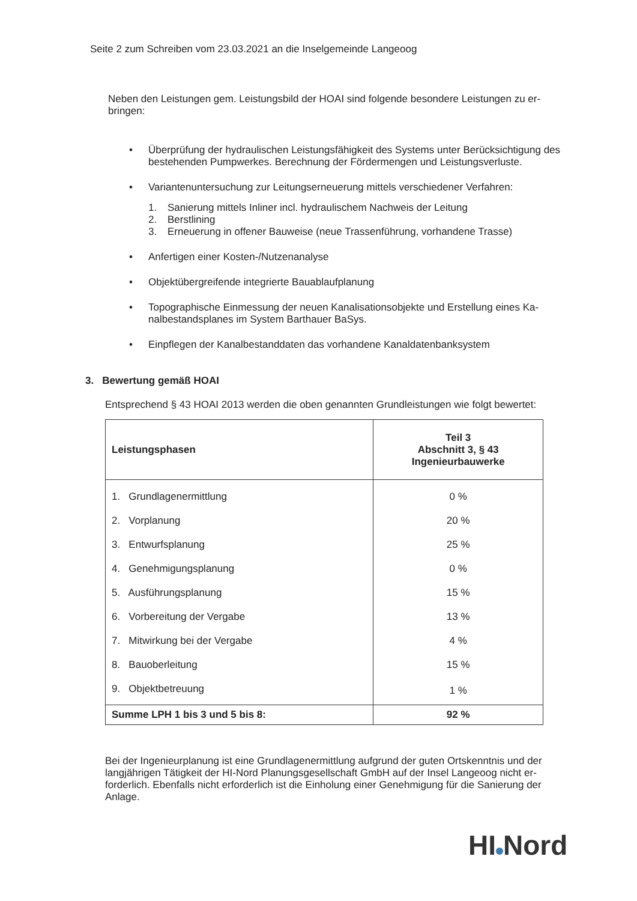Seite 2 zum Schreiben vom 23.03.2021 an die Inselgemeinde Langeoog
Neben den Leistungen gem. Leistungsbild der HOAI sind folgende besondere Leistungen zu er-bringen:
• Überprüfung der hydraulischen Leistungsfähigkeit des Systems unter Berücksichtigung des bestehenden Pumpwerkes. Berechnung der Fördermengen und Leistungsverluste.
• Variantenuntersuchung zur Leitungserneuerung mittels verschiedener Verfahren:
1. Sanierung mittels Inliner incl. hydraulischem Nachweis der Leitung
2. Berstlining
3. Erneuerung in offener Bauweise (neue Trassenführung, vorhandene Trasse)
• Anfertigen einer Kosten-/Nutzenanalyse
• Objektübergreifende integrierte Bauablaufplanung
• Topographische Einmessung der neuen Kanalisationsobjekte und Erstellung eines Ka-nalbestandsplanes im System Barthauer BaSys.
• Einpflegen der Kanalbestanddaten das vorhandene Kanaldatenbanksystem
3. Bewertung gemäß HOAI
Entsprechend § 43 HOAI 2013 werden die oben genannten Grundleistungen wie folgt bewertet:
| Leistungsphasen | Teil 3 Abschnitt 3, § 43 Ingenieurbauwerke |
| --- | --- |
| 1. Grundlagenermittlung | 0 % |
| 2. Vorplanung | 20 % |
| 3. Entwurfsplanung | 25 % |
| 4. Genehmigungsplanung | 0 % |
| 5. Ausführungsplanung | 15 % |
| 6. Vorbereitung der Vergabe | 13 % |
| 7. Mitwirkung bei der Vergabe | 4 % |
| 8. Bauoberleitung | 15 % |
| 9. Objektbetreuung | 1 % |
| Summe LPH 1 bis 3 und 5 bis 8: | 92 % |
Bei der Ingenieurplanung ist eine Grundlagenermittlung aufgrund der guten Ortskenntnis und der langjährigen Tätigkeit der HI-Nord Planungsgesellschaft GmbH auf der Insel Langeoog nicht er-forderlich. Ebenfalls nicht erforderlich ist die Einholung einer Genehmigung für die Sanierung der Anlage.
HI Nord